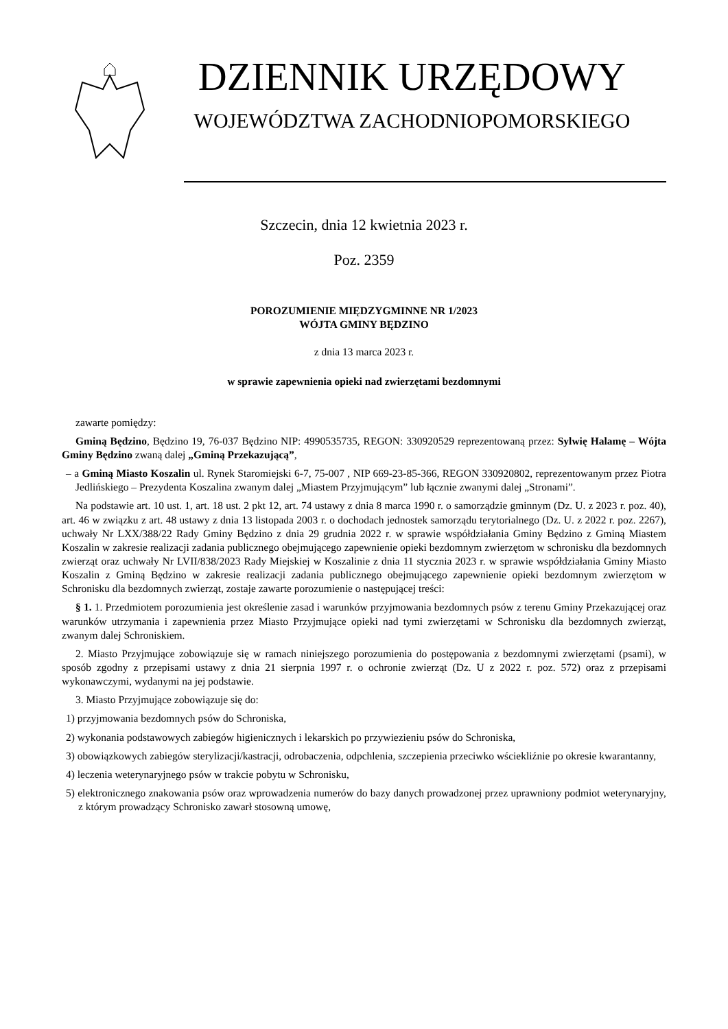DZIENNIK URZĘDOWY
WOJEWÓDZTWA ZACHODNIOPOMORSKIEGO
Szczecin, dnia 12 kwietnia 2023 r.
Poz. 2359
POROZUMIENIE MIĘDZYGMINNE NR 1/2023
WÓJTA GMINY BĘDZINO
z dnia 13 marca 2023 r.
w sprawie zapewnienia opieki nad zwierzętami bezdomnymi
zawarte pomiędzy:
Gminą Będzino, Będzino 19, 76-037 Będzino NIP: 4990535735, REGON: 330920529 reprezentowaną przez: Sylwię Halamę – Wójta Gminy Będzino zwaną dalej „Gminą Przekazującą”,
– a Gminą Miasto Koszalin ul. Rynek Staromiejski 6-7, 75-007 , NIP 669-23-85-366, REGON 330920802, reprezentowanym przez Piotra Jedlińskiego – Prezydenta Koszalina zwanym dalej „Miastem Przyjmującym” lub łącznie zwanymi dalej „Stronami”.
Na podstawie art. 10 ust. 1, art. 18 ust. 2 pkt 12, art. 74 ustawy z dnia 8 marca 1990 r. o samorządzie gminnym (Dz. U. z 2023 r. poz. 40), art. 46 w związku z art. 48 ustawy z dnia 13 listopada 2003 r. o dochodach jednostek samorządu terytorialnego (Dz. U. z 2022 r. poz. 2267), uchwały Nr LXX/388/22 Rady Gminy Będzino z dnia 29 grudnia 2022 r. w sprawie współdziałania Gminy Będzino z Gminą Miastem Koszalin w zakresie realizacji zadania publicznego obejmującego zapewnienie opieki bezdomnym zwierzętom w schronisku dla bezdomnych zwierząt oraz uchwały Nr LVII/838/2023 Rady Miejskiej w Koszalinie z dnia 11 stycznia 2023 r. w sprawie współdziałania Gminy Miasto Koszalin z Gminą Będzino w zakresie realizacji zadania publicznego obejmującego zapewnienie opieki bezdomnym zwierzętom w Schronisku dla bezdomnych zwierząt, zostaje zawarte porozumienie o następującej treści:
§ 1. 1. Przedmiotem porozumienia jest określenie zasad i warunków przyjmowania bezdomnych psów z terenu Gminy Przekazującej oraz warunków utrzymania i zapewnienia przez Miasto Przyjmujące opieki nad tymi zwierzętami w Schronisku dla bezdomnych zwierząt, zwanym dalej Schroniskiem.
2. Miasto Przyjmujące zobowiązuje się w ramach niniejszego porozumienia do postępowania z bezdomnymi zwierzętami (psami), w sposób zgodny z przepisami ustawy z dnia 21 sierpnia 1997 r. o ochronie zwierząt (Dz. U z 2022 r. poz. 572) oraz z przepisami wykonawczymi, wydanymi na jej podstawie.
3. Miasto Przyjmujące zobowiązuje się do:
1) przyjmowania bezdomnych psów do Schroniska,
2) wykonania podstawowych zabiegów higienicznych i lekarskich po przywiezieniu psów do Schroniska,
3) obowiązkowych zabiegów sterylizacji/kastracji, odrobaczenia, odpchlenia, szczepienia przeciwko wściekliźnie po okresie kwarantanny,
4) leczenia weterynaryjnego psów w trakcie pobytu w Schronisku,
5) elektronicznego znakowania psów oraz wprowadzenia numerów do bazy danych prowadzonej przez uprawniony podmiot weterynaryjny, z którym prowadzący Schronisko zawarł stosowną umowę,